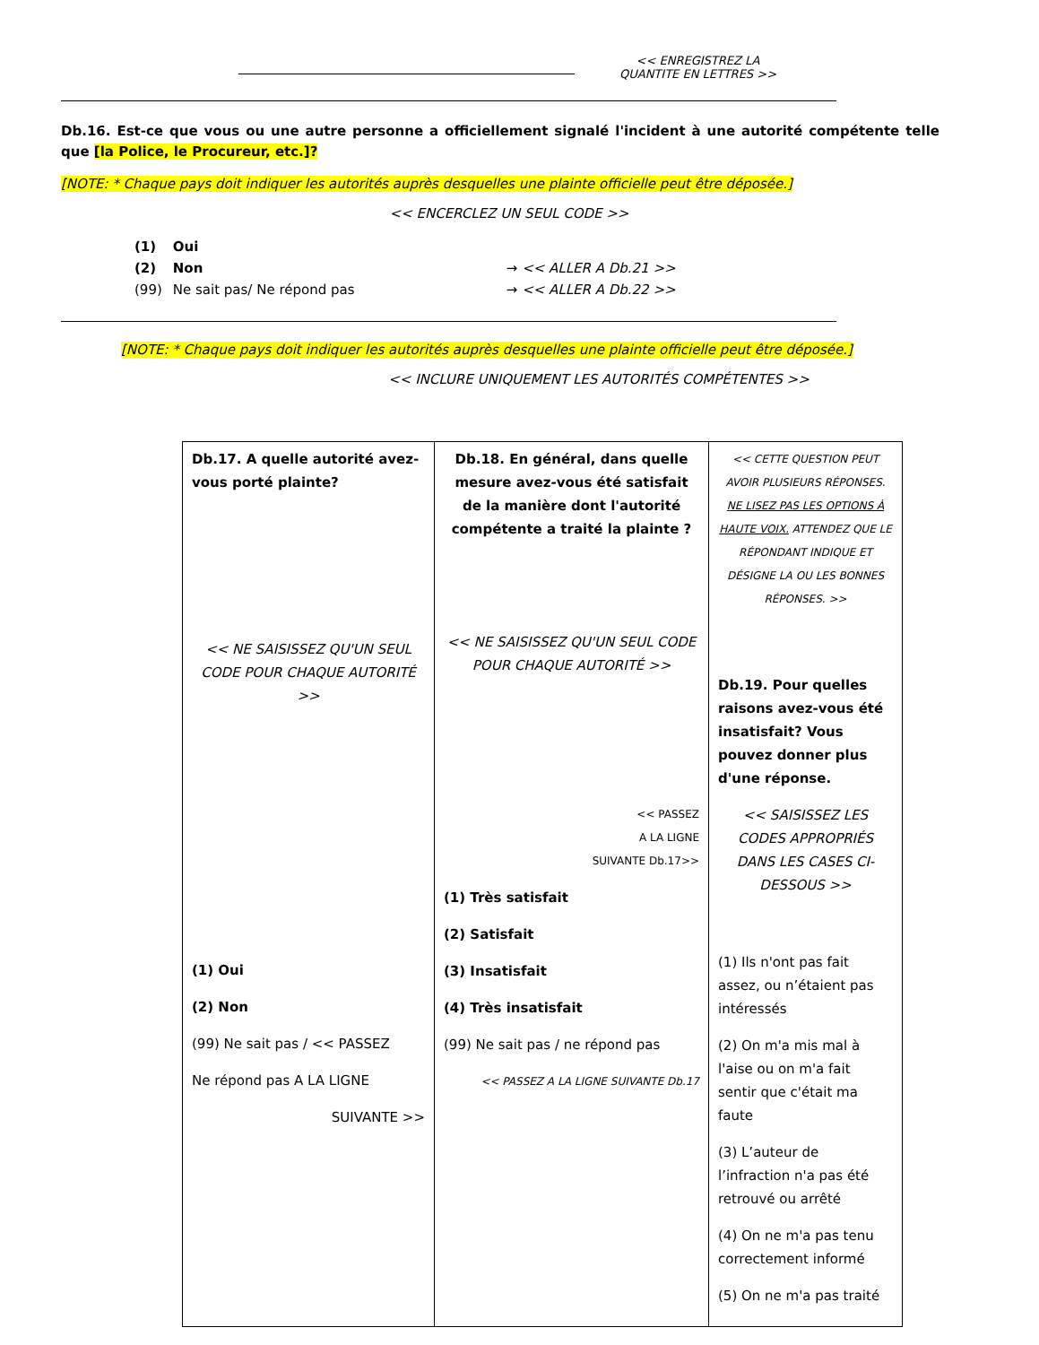<< ENREGISTREZ LA
QUANTITE EN LETTRES >>
Db.16. Est-ce que vous ou une autre personne a officiellement signalé l'incident à une autorité compétente telle que [la Police, le Procureur, etc.]?
[NOTE: * Chaque pays doit indiquer les autorités auprès desquelles une plainte officielle peut être déposée.]
<< ENCERCLEZ UN SEUL CODE >>
| (1) | Oui | |
| (2) | Non | → << ALLER A Db.21 >> |
| (99) | Ne sait pas/ Ne répond pas | → << ALLER A Db.22 >> |
[NOTE: * Chaque pays doit indiquer les autorités auprès desquelles une plainte officielle peut être déposée.]
<< INCLURE UNIQUEMENT LES AUTORITÉS COMPÉTENTES >>
| Db.17. A quelle autorité avez-vous porté plainte? << NE SAISISSEZ QU'UN SEUL CODE POUR CHAQUE AUTORITÉ >> (1) Oui (2) Non (99) Ne sait pas / << PASSEZ Ne répond pas A LA LIGNE SUIVANTE >> | Db.18. En général, dans quelle mesure avez-vous été satisfait de la manière dont l'autorité compétente a traité la plainte ? << NE SAISISSEZ QU'UN SEUL CODE POUR CHAQUE AUTORITÉ >> << PASSEZ A LA LIGNE SUIVANTE Db.17>> (1) Très satisfait (2) Satisfait (3) Insatisfait (4) Très insatisfait (99) Ne sait pas / ne répond pas << PASSEZ A LA LIGNE SUIVANTE Db.17 | << CETTE QUESTION PEUT AVOIR PLUSIEURS RÉPONSES. NE LISEZ PAS LES OPTIONS À HAUTE VOIX. ATTENDEZ QUE LE RÉPONDANT INDIQUE ET DÉSIGNE LA OU LES BONNES RÉPONSES. >> Db.19. Pour quelles raisons avez-vous été insatisfait? Vous pouvez donner plus d'une réponse. << SAISISSEZ LES CODES APPROPRIÉS DANS LES CASES CI-DESSOUS >> (1) Ils n'ont pas fait assez, ou n’étaient pas intéressés (2) On m'a mis mal à l'aise ou on m'a fait sentir que c'était ma faute (3) L’auteur de l’infraction n'a pas été retrouvé ou arrêté (4) On ne m'a pas tenu correctement informé (5) On ne m'a pas traité |